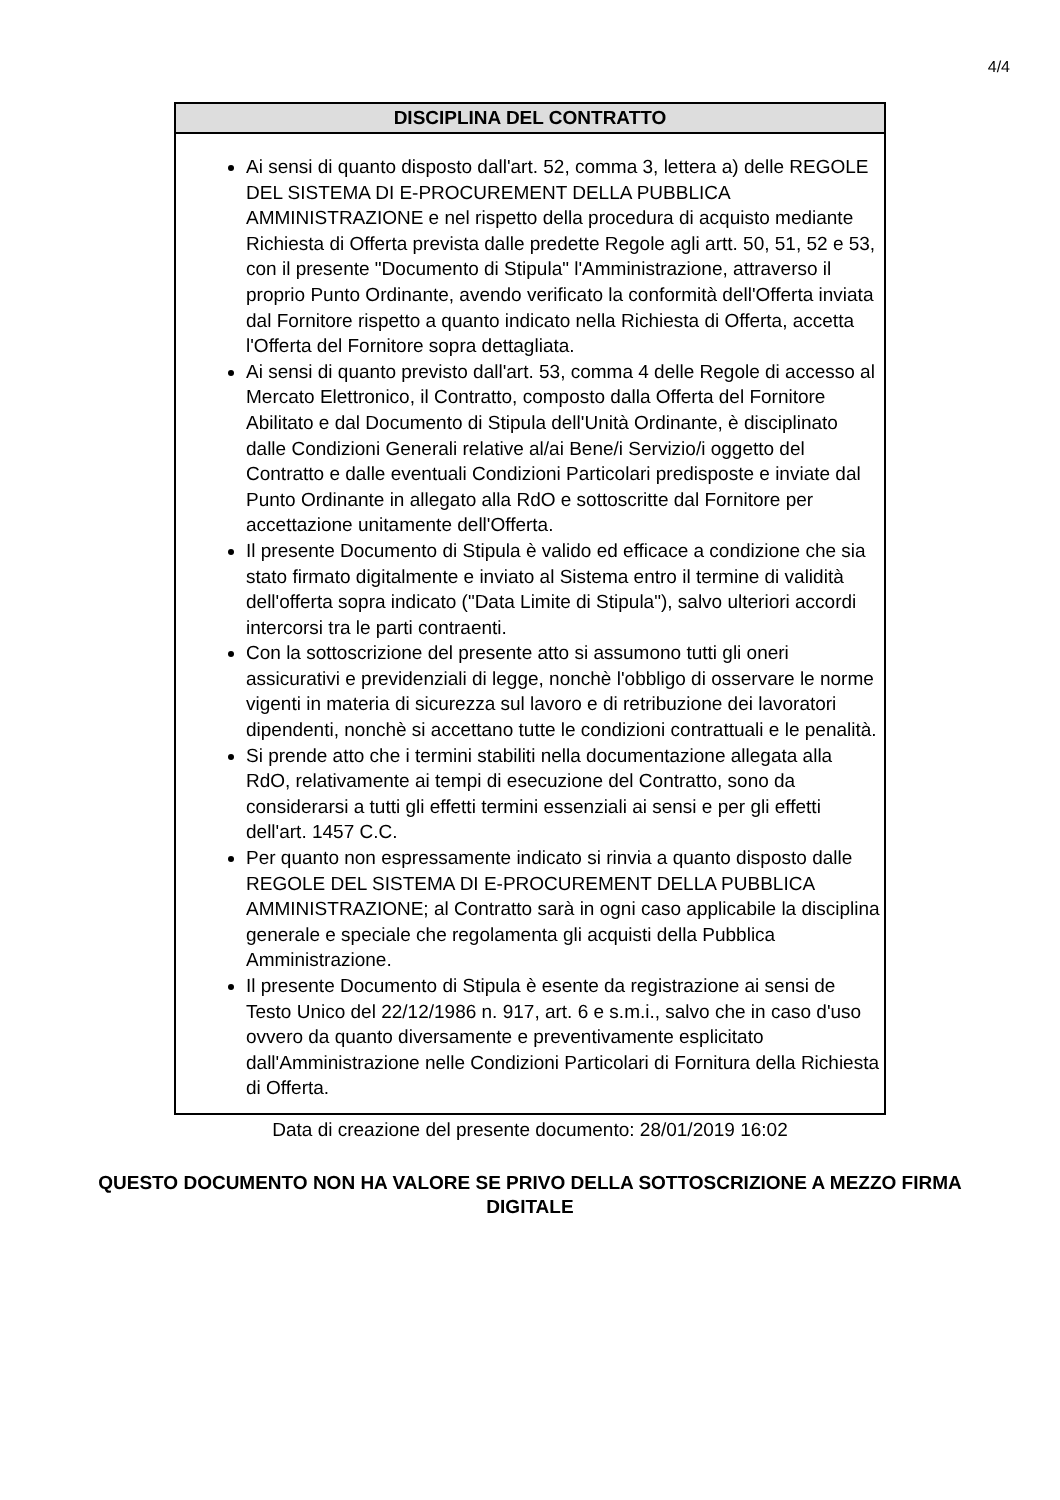4/4
| DISCIPLINA DEL CONTRATTO |
| --- |
| Ai sensi di quanto disposto dall'art. 52, comma 3, lettera a) delle REGOLE DEL SISTEMA DI E-PROCUREMENT DELLA PUBBLICA AMMINISTRAZIONE e nel rispetto della procedura di acquisto mediante Richiesta di Offerta prevista dalle predette Regole agli artt. 50, 51, 52 e 53, con il presente "Documento di Stipula" l'Amministrazione, attraverso il proprio Punto Ordinante, avendo verificato la conformità dell'Offerta inviata dal Fornitore rispetto a quanto indicato nella Richiesta di Offerta, accetta l'Offerta del Fornitore sopra dettagliata. Ai sensi di quanto previsto dall'art. 53, comma 4 delle Regole di accesso al Mercato Elettronico, il Contratto, composto dalla Offerta del Fornitore Abilitato e dal Documento di Stipula dell'Unità Ordinante, è disciplinato dalle Condizioni Generali relative al/ai Bene/i Servizio/i oggetto del Contratto e dalle eventuali Condizioni Particolari predisposte e inviate dal Punto Ordinante in allegato alla RdO e sottoscritte dal Fornitore per accettazione unitamente dell'Offerta. Il presente Documento di Stipula è valido ed efficace a condizione che sia stato firmato digitalmente e inviato al Sistema entro il termine di validità dell'offerta sopra indicato ("Data Limite di Stipula"), salvo ulteriori accordi intercorsi tra le parti contraenti. Con la sottoscrizione del presente atto si assumono tutti gli oneri assicurativi e previdenziali di legge, nonchè l'obbligo di osservare le norme vigenti in materia di sicurezza sul lavoro e di retribuzione dei lavoratori dipendenti, nonchè si accettano tutte le condizioni contrattuali e le penalità. Si prende atto che i termini stabiliti nella documentazione allegata alla RdO, relativamente ai tempi di esecuzione del Contratto, sono da considerarsi a tutti gli effetti termini essenziali ai sensi e per gli effetti dell'art. 1457 C.C. Per quanto non espressamente indicato si rinvia a quanto disposto dalle REGOLE DEL SISTEMA DI E-PROCUREMENT DELLA PUBBLICA AMMINISTRAZIONE; al Contratto sarà in ogni caso applicabile la disciplina generale e speciale che regolamenta gli acquisti della Pubblica Amministrazione. Il presente Documento di Stipula è esente da registrazione ai sensi de Testo Unico del 22/12/1986 n. 917, art. 6 e s.m.i., salvo che in caso d'uso ovvero da quanto diversamente e preventivamente esplicitato dall'Amministrazione nelle Condizioni Particolari di Fornitura della Richiesta di Offerta. |
Data di creazione del presente documento: 28/01/2019 16:02
QUESTO DOCUMENTO NON HA VALORE SE PRIVO DELLA SOTTOSCRIZIONE A MEZZO FIRMA DIGITALE